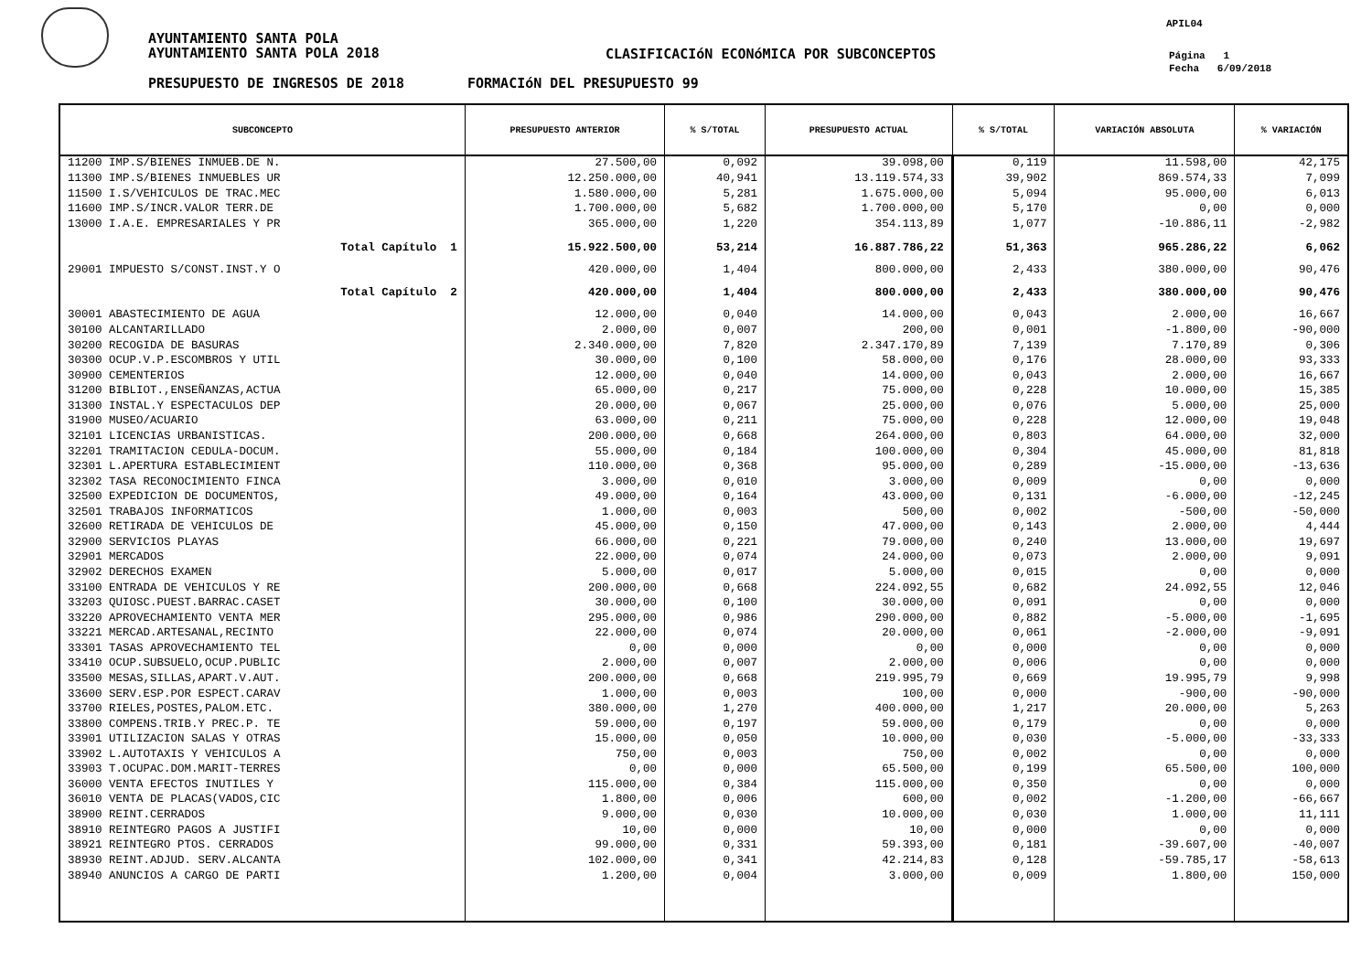AYUNTAMIENTO SANTA POLA
AYUNTAMIENTO SANTA POLA 2018
CLASIFICACIóN ECONóMICA POR SUBCONCEPTOS
PRESUPUESTO DE INGRESOS DE 2018 FORMACIóN DEL PRESUPUESTO 99
APIL04
Página 1
Fecha 6/09/2018
| SUBCONCEPTO | PRESUPUESTO ANTERIOR | % S/TOTAL | PRESUPUESTO ACTUAL | % S/TOTAL | VARIACIÓN ABSOLUTA | % VARIACIÓN |
| --- | --- | --- | --- | --- | --- | --- |
| 11200 IMP.S/BIENES INMUEB.DE N. | 27.500,00 | 0,092 | 39.098,00 | 0,119 | 11.598,00 | 42,175 |
| 11300 IMP.S/BIENES INMUEBLES UR | 12.250.000,00 | 40,941 | 13.119.574,33 | 39,902 | 869.574,33 | 7,099 |
| 11500 I.S/VEHICULOS DE TRAC.MEC | 1.580.000,00 | 5,281 | 1.675.000,00 | 5,094 | 95.000,00 | 6,013 |
| 11600 IMP.S/INCR.VALOR TERR.DE | 1.700.000,00 | 5,682 | 1.700.000,00 | 5,170 | 0,00 | 0,000 |
| 13000 I.A.E. EMPRESARIALES Y PR | 365.000,00 | 1,220 | 354.113,89 | 1,077 | -10.886,11 | -2,982 |
| Total Capítulo 1 | 15.922.500,00 | 53,214 | 16.887.786,22 | 51,363 | 965.286,22 | 6,062 |
| 29001 IMPUESTO S/CONST.INST.Y O | 420.000,00 | 1,404 | 800.000,00 | 2,433 | 380.000,00 | 90,476 |
| Total Capítulo 2 | 420.000,00 | 1,404 | 800.000,00 | 2,433 | 380.000,00 | 90,476 |
| 30001 ABASTECIMIENTO DE AGUA | 12.000,00 | 0,040 | 14.000,00 | 0,043 | 2.000,00 | 16,667 |
| 30100 ALCANTARILLADO | 2.000,00 | 0,007 | 200,00 | 0,001 | -1.800,00 | -90,000 |
| 30200 RECOGIDA DE BASURAS | 2.340.000,00 | 7,820 | 2.347.170,89 | 7,139 | 7.170,89 | 0,306 |
| 30300 OCUP.V.P.ESCOMBROS Y UTIL | 30.000,00 | 0,100 | 58.000,00 | 0,176 | 28.000,00 | 93,333 |
| 30900 CEMENTERIOS | 12.000,00 | 0,040 | 14.000,00 | 0,043 | 2.000,00 | 16,667 |
| 31200 BIBLIOT.,ENSEÑANZAS,ACTUA | 65.000,00 | 0,217 | 75.000,00 | 0,228 | 10.000,00 | 15,385 |
| 31300 INSTAL.Y ESPECTACULOS DEP | 20.000,00 | 0,067 | 25.000,00 | 0,076 | 5.000,00 | 25,000 |
| 31900 MUSEO/ACUARIO | 63.000,00 | 0,211 | 75.000,00 | 0,228 | 12.000,00 | 19,048 |
| 32101 LICENCIAS URBANISTICAS. | 200.000,00 | 0,668 | 264.000,00 | 0,803 | 64.000,00 | 32,000 |
| 32201 TRAMITACION CEDULA-DOCUM. | 55.000,00 | 0,184 | 100.000,00 | 0,304 | 45.000,00 | 81,818 |
| 32301 L.APERTURA ESTABLECIMIENT | 110.000,00 | 0,368 | 95.000,00 | 0,289 | -15.000,00 | -13,636 |
| 32302 TASA RECONOCIMIENTO FINCA | 3.000,00 | 0,010 | 3.000,00 | 0,009 | 0,00 | 0,000 |
| 32500 EXPEDICION DE DOCUMENTOS, | 49.000,00 | 0,164 | 43.000,00 | 0,131 | -6.000,00 | -12,245 |
| 32501 TRABAJOS INFORMATICOS | 1.000,00 | 0,003 | 500,00 | 0,002 | -500,00 | -50,000 |
| 32600 RETIRADA DE VEHICULOS DE | 45.000,00 | 0,150 | 47.000,00 | 0,143 | 2.000,00 | 4,444 |
| 32900 SERVICIOS PLAYAS | 66.000,00 | 0,221 | 79.000,00 | 0,240 | 13.000,00 | 19,697 |
| 32901 MERCADOS | 22.000,00 | 0,074 | 24.000,00 | 0,073 | 2.000,00 | 9,091 |
| 32902 DERECHOS EXAMEN | 5.000,00 | 0,017 | 5.000,00 | 0,015 | 0,00 | 0,000 |
| 33100 ENTRADA DE VEHICULOS Y RE | 200.000,00 | 0,668 | 224.092,55 | 0,682 | 24.092,55 | 12,046 |
| 33203 QUIOSC.PUEST.BARRAC.CASET | 30.000,00 | 0,100 | 30.000,00 | 0,091 | 0,00 | 0,000 |
| 33220 APROVECHAMIENTO VENTA MER | 295.000,00 | 0,986 | 290.000,00 | 0,882 | -5.000,00 | -1,695 |
| 33221 MERCAD.ARTESANAL,RECINTO | 22.000,00 | 0,074 | 20.000,00 | 0,061 | -2.000,00 | -9,091 |
| 33301 TASAS APROVECHAMIENTO TEL | 0,00 | 0,000 | 0,00 | 0,000 | 0,00 | 0,000 |
| 33410 OCUP.SUBSUELO,OCUP.PUBLIC | 2.000,00 | 0,007 | 2.000,00 | 0,006 | 0,00 | 0,000 |
| 33500 MESAS,SILLAS,APART.V.AUT. | 200.000,00 | 0,668 | 219.995,79 | 0,669 | 19.995,79 | 9,998 |
| 33600 SERV.ESP.POR ESPECT.CARAV | 1.000,00 | 0,003 | 100,00 | 0,000 | -900,00 | -90,000 |
| 33700 RIELES,POSTES,PALOM.ETC. | 380.000,00 | 1,270 | 400.000,00 | 1,217 | 20.000,00 | 5,263 |
| 33800 COMPENS.TRIB.Y PREC.P. TE | 59.000,00 | 0,197 | 59.000,00 | 0,179 | 0,00 | 0,000 |
| 33901 UTILIZACION SALAS Y OTRAS | 15.000,00 | 0,050 | 10.000,00 | 0,030 | -5.000,00 | -33,333 |
| 33902 L.AUTOTAXIS Y VEHICULOS A | 750,00 | 0,003 | 750,00 | 0,002 | 0,00 | 0,000 |
| 33903 T.OCUPAC.DOM.MARIT-TERRES | 0,00 | 0,000 | 65.500,00 | 0,199 | 65.500,00 | 100,000 |
| 36000 VENTA EFECTOS INUTILES Y | 115.000,00 | 0,384 | 115.000,00 | 0,350 | 0,00 | 0,000 |
| 36010 VENTA DE PLACAS(VADOS,CIC | 1.800,00 | 0,006 | 600,00 | 0,002 | -1.200,00 | -66,667 |
| 38900 REINT.CERRADOS | 9.000,00 | 0,030 | 10.000,00 | 0,030 | 1.000,00 | 11,111 |
| 38910 REINTEGRO PAGOS A JUSTIFI | 10,00 | 0,000 | 10,00 | 0,000 | 0,00 | 0,000 |
| 38921 REINTEGRO PTOS. CERRADOS | 99.000,00 | 0,331 | 59.393,00 | 0,181 | -39.607,00 | -40,007 |
| 38930 REINT.ADJUD. SERV.ALCANTA | 102.000,00 | 0,341 | 42.214,83 | 0,128 | -59.785,17 | -58,613 |
| 38940 ANUNCIOS A CARGO DE PARTI | 1.200,00 | 0,004 | 3.000,00 | 0,009 | 1.800,00 | 150,000 |